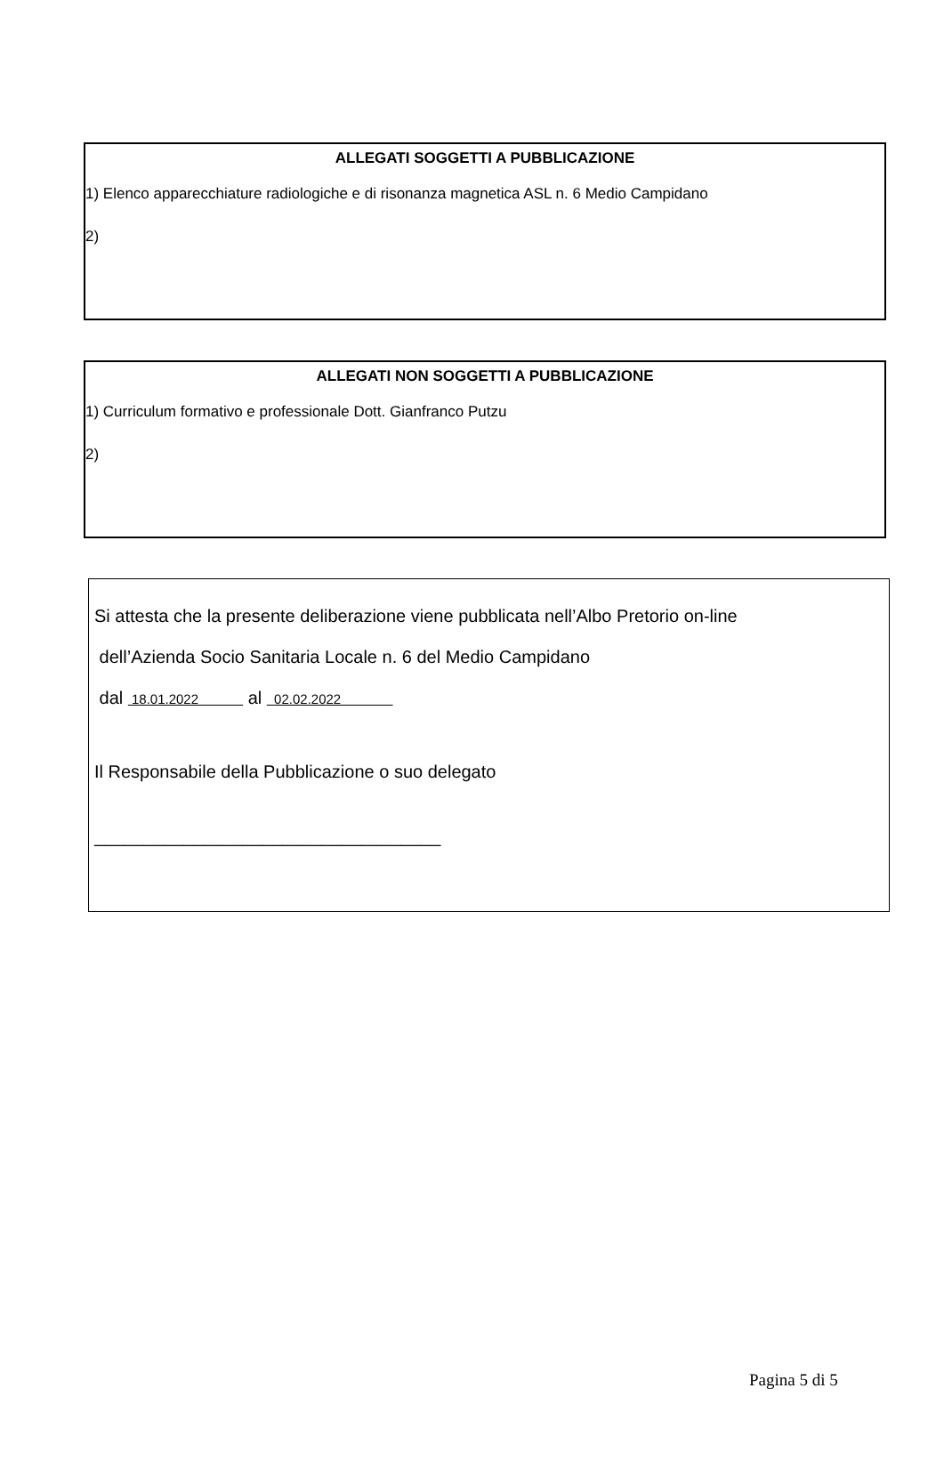ALLEGATI SOGGETTI A PUBBLICAZIONE
1) Elenco apparecchiature radiologiche e di risonanza magnetica ASL n. 6 Medio Campidano
2)
ALLEGATI NON SOGGETTI A PUBBLICAZIONE
1) Curriculum formativo e professionale Dott. Gianfranco Putzu
2)
Si attesta che la presente deliberazione viene pubblicata nell’Albo Pretorio on-line
dell’Azienda Socio Sanitaria Locale n. 6 del Medio Campidano
dal 18.01.2022 al 02.02.2022
Il Responsabile della Pubblicazione o suo delegato
___________________________________
Pagina 5 di 5